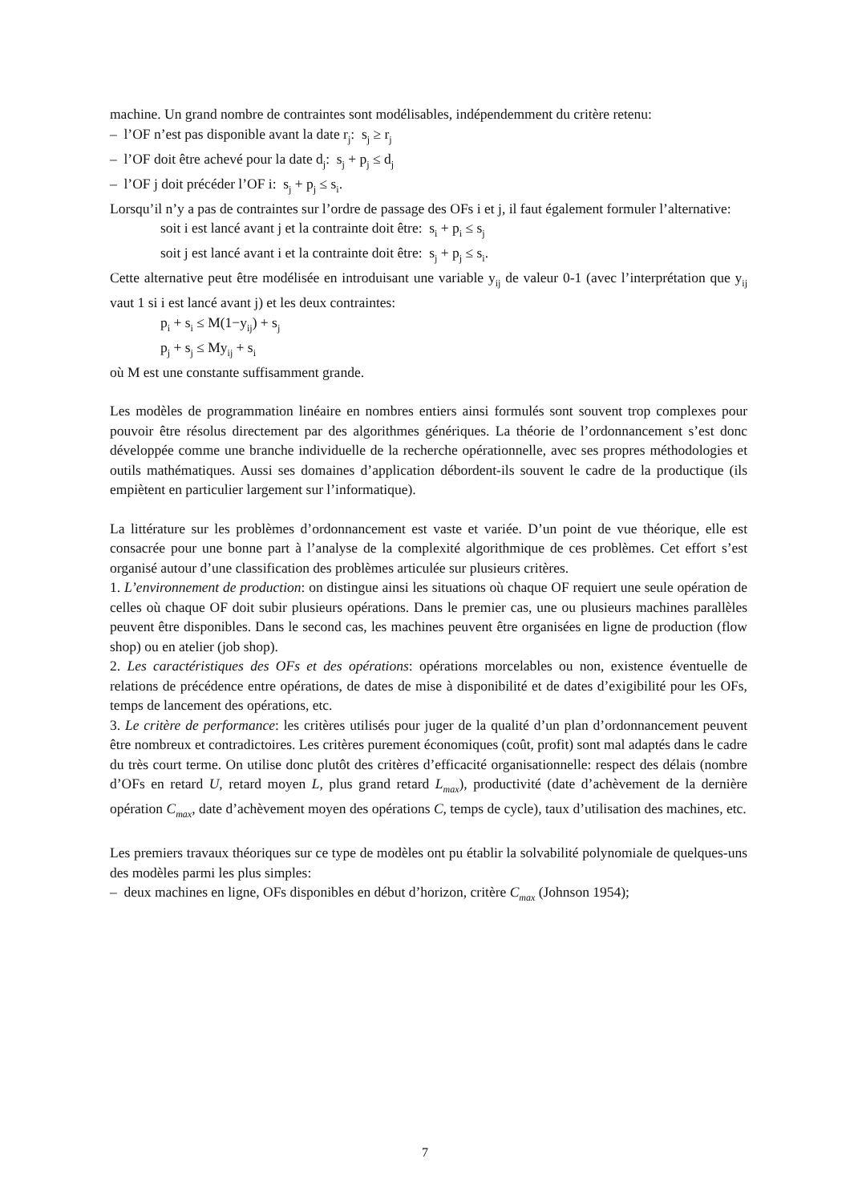machine. Un grand nombre de contraintes sont modélisables, indépendemment du critère retenu:
– l’OF n’est pas disponible avant la date r<sub>j</sub>: s<sub>j</sub> ≥ r<sub>j</sub>
– l’OF doit être achevé pour la date d<sub>j</sub>: s<sub>j</sub> + p<sub>j</sub> ≤ d<sub>j</sub>
– l’OF j doit précéder l’OF i: s<sub>j</sub> + p<sub>j</sub> ≤ s<sub>i</sub>.
Lorsqu’il n’y a pas de contraintes sur l’ordre de passage des OFs i et j, il faut également formuler l’alternative:
soit i est lancé avant j et la contrainte doit être: s<sub>i</sub> + p<sub>i</sub> ≤ s<sub>j</sub>
soit j est lancé avant i et la contrainte doit être: s<sub>j</sub> + p<sub>j</sub> ≤ s<sub>i</sub>.
Cette alternative peut être modélisée en introduisant une variable y<sub>ij</sub> de valeur 0-1 (avec l’interprétation que y<sub>ij</sub> vaut 1 si i est lancé avant j) et les deux contraintes:
p<sub>i</sub> + s<sub>i</sub> ≤ M(1−y<sub>ij</sub>) + s<sub>j</sub>
p<sub>j</sub> + s<sub>j</sub> ≤ My<sub>ij</sub> + s<sub>i</sub>
où M est une constante suffisamment grande.
Les modèles de programmation linéaire en nombres entiers ainsi formulés sont souvent trop complexes pour pouvoir être résolus directement par des algorithmes génériques. La théorie de l’ordonnancement s’est donc développée comme une branche individuelle de la recherche opérationnelle, avec ses propres méthodologies et outils mathématiques. Aussi ses domaines d’application débordent-ils souvent le cadre de la productique (ils empiètent en particulier largement sur l’informatique).
La littérature sur les problèmes d’ordonnancement est vaste et variée. D’un point de vue théorique, elle est consacrée pour une bonne part à l’analyse de la complexité algorithmique de ces problèmes. Cet effort s’est organisé autour d’une classification des problèmes articulée sur plusieurs critères.
1. L’environnement de production: on distingue ainsi les situations où chaque OF requiert une seule opération de celles où chaque OF doit subir plusieurs opérations. Dans le premier cas, une ou plusieurs machines parallèles peuvent être disponibles. Dans le second cas, les machines peuvent être organisées en ligne de production (flow shop) ou en atelier (job shop).
2. Les caractéristiques des OFs et des opérations: opérations morcelables ou non, existence éventuelle de relations de précédence entre opérations, de dates de mise à disponibilité et de dates d’exigibilité pour les OFs, temps de lancement des opérations, etc.
3. Le critère de performance: les critères utilisés pour juger de la qualité d’un plan d’ordonnancement peuvent être nombreux et contradictoires. Les critères purement économiques (coût, profit) sont mal adaptés dans le cadre du très court terme. On utilise donc plutôt des critères d’efficacité organisationnelle: respect des délais (nombre d’OFs en retard U, retard moyen L, plus grand retard L<sub>max</sub>), productivité (date d’achèvement de la dernière opération C<sub>max</sub>, date d’achèvement moyen des opérations C, temps de cycle), taux d’utilisation des machines, etc.
Les premiers travaux théoriques sur ce type de modèles ont pu établir la solvabilité polynomiale de quelques-uns des modèles parmi les plus simples:
– deux machines en ligne, OFs disponibles en début d’horizon, critère C<sub>max</sub> (Johnson 1954);
7